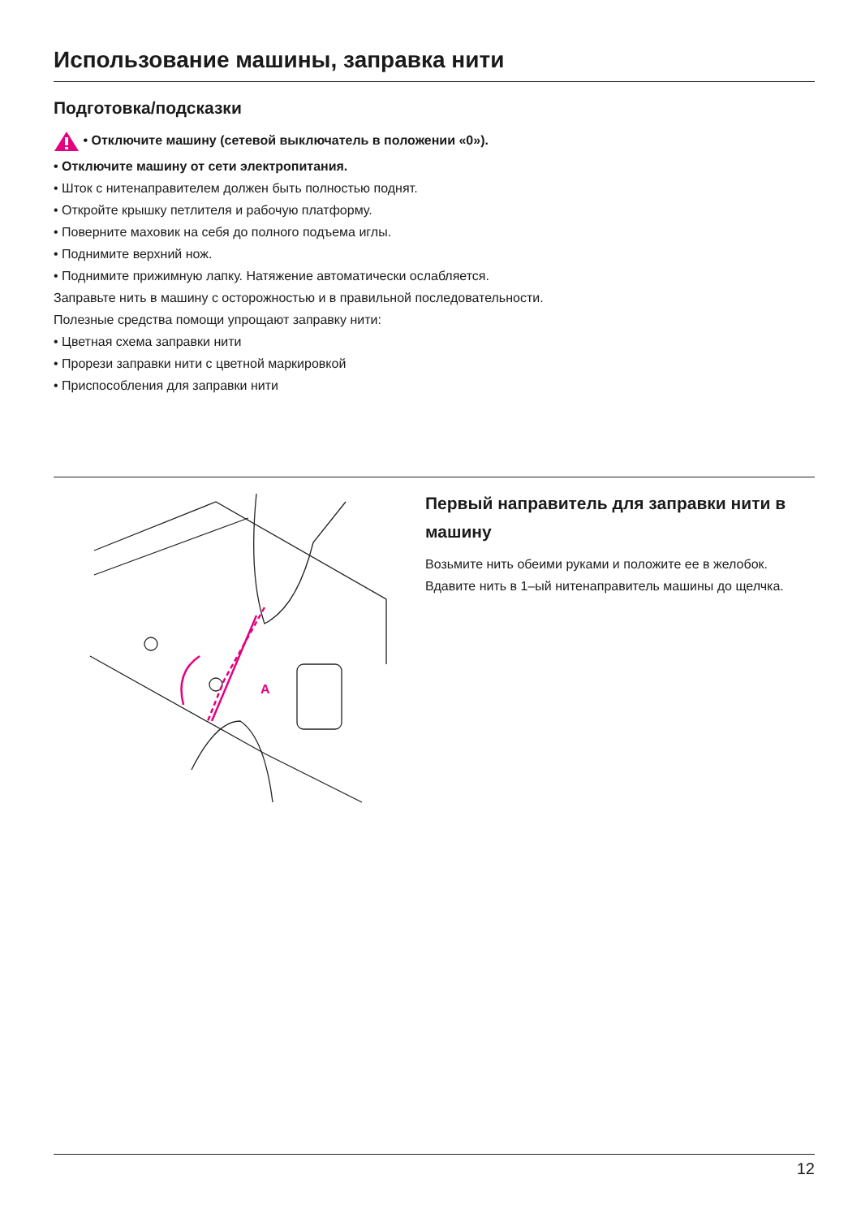Использование машины, заправка нити
Подготовка/подсказки
• Отключите машину (сетевой выключатель в положении «0»).
• Отключите машину от сети электропитания.
• Шток с нитенаправителем должен быть полностью поднят.
• Откройте крышку петлителя и рабочую платформу.
• Поверните маховик на себя до полного подъема иглы.
• Поднимите верхний нож.
• Поднимите прижимную лапку. Натяжение автоматически ослабляется.
Заправьте нить в машину с осторожностью и в правильной последовательности.
Полезные средства помощи упрощают заправку нити:
• Цветная схема заправки нити
• Прорези заправки нити с цветной маркировкой
• Приспособления для заправки нити
A
Первый направитель для заправки нити в машину
Возьмите нить обеими руками и положите ее в желобок.
Вдавите нить в 1–ый нитенаправитель машины до щелч­ка.
12